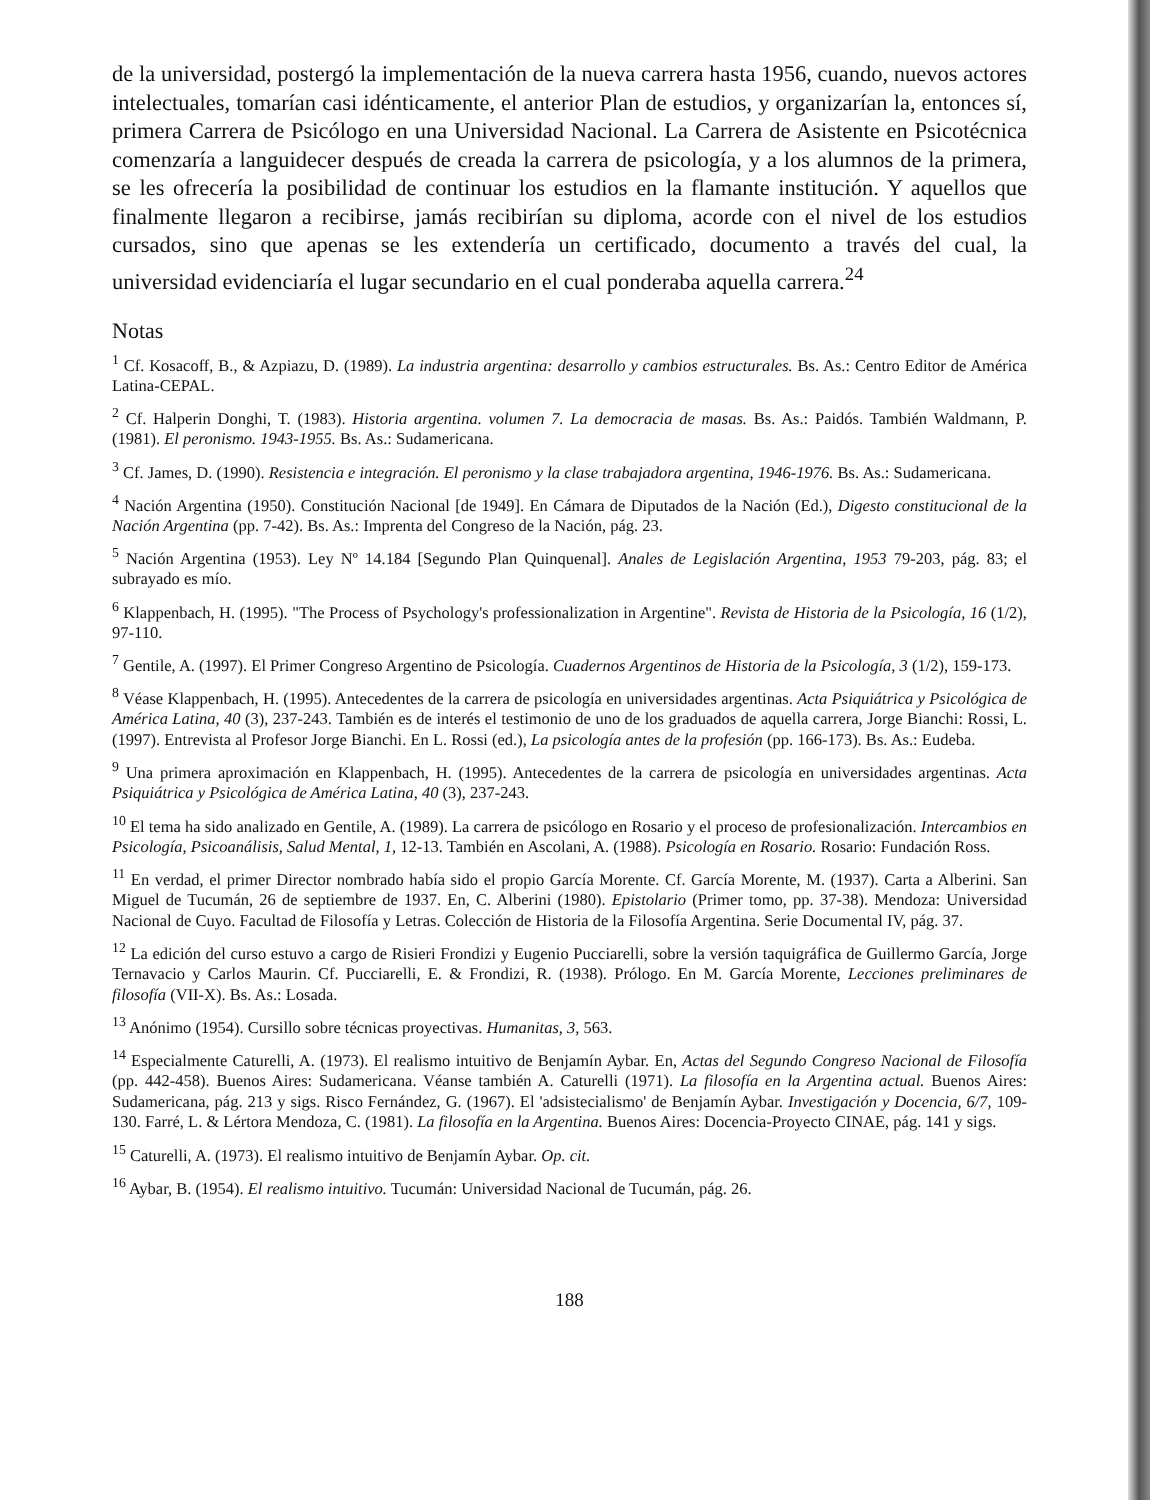de la universidad, postergó la implementación de la nueva carrera hasta 1956, cuando, nuevos actores intelectuales, tomarían casi idénticamente, el anterior Plan de estudios, y organizarían la, entonces sí, primera Carrera de Psicólogo en una Universidad Nacional. La Carrera de Asistente en Psicotécnica comenzaría a languidecer después de creada la carrera de psicología, y a los alumnos de la primera, se les ofrecería la posibilidad de continuar los estudios en la flamante institución. Y aquellos que finalmente llegaron a recibirse, jamás recibirían su diploma, acorde con el nivel de los estudios cursados, sino que apenas se les extendería un certificado, documento a través del cual, la universidad evidenciaría el lugar secundario en el cual ponderaba aquella carrera.<sup>24</sup>
Notas
<sup>1</sup> Cf. Kosacoff, B., & Azpiazu, D. (1989). La industria argentina: desarrollo y cambios estructurales. Bs. As.: Centro Editor de América Latina-CEPAL.
<sup>2</sup> Cf. Halperin Donghi, T. (1983). Historia argentina. volumen 7. La democracia de masas. Bs. As.: Paidós. También Waldmann, P. (1981). El peronismo. 1943-1955. Bs. As.: Sudamericana.
<sup>3</sup> Cf. James, D. (1990). Resistencia e integración. El peronismo y la clase trabajadora argentina, 1946-1976. Bs. As.: Sudamericana.
<sup>4</sup> Nación Argentina (1950). Constitución Nacional [de 1949]. En Cámara de Diputados de la Nación (Ed.), Digesto constitucional de la Nación Argentina (pp. 7-42). Bs. As.: Imprenta del Congreso de la Nación, pág. 23.
<sup>5</sup> Nación Argentina (1953). Ley Nº 14.184 [Segundo Plan Quinquenal]. Anales de Legislación Argentina, 1953 79-203, pág. 83; el subrayado es mío.
<sup>6</sup> Klappenbach, H. (1995). "The Process of Psychology's professionalization in Argentine". Revista de Historia de la Psicología, 16 (1/2), 97-110.
<sup>7</sup> Gentile, A. (1997). El Primer Congreso Argentino de Psicología. Cuadernos Argentinos de Historia de la Psicología, 3 (1/2), 159-173.
<sup>8</sup> Véase Klappenbach, H. (1995). Antecedentes de la carrera de psicología en universidades argentinas. Acta Psiquiátrica y Psicológica de América Latina, 40 (3), 237-243. También es de interés el testimonio de uno de los graduados de aquella carrera, Jorge Bianchi: Rossi, L. (1997). Entrevista al Profesor Jorge Bianchi. En L. Rossi (ed.), La psicología antes de la profesión (pp. 166-173). Bs. As.: Eudeba.
<sup>9</sup> Una primera aproximación en Klappenbach, H. (1995). Antecedentes de la carrera de psicología en universidades argentinas. Acta Psiquiátrica y Psicológica de América Latina, 40 (3), 237-243.
<sup>10</sup> El tema ha sido analizado en Gentile, A. (1989). La carrera de psicólogo en Rosario y el proceso de profesionalización. Intercambios en Psicología, Psicoanálisis, Salud Mental, 1, 12-13. También en Ascolani, A. (1988). Psicología en Rosario. Rosario: Fundación Ross.
<sup>11</sup> En verdad, el primer Director nombrado había sido el propio García Morente. Cf. García Morente, M. (1937). Carta a Alberini. San Miguel de Tucumán, 26 de septiembre de 1937. En, C. Alberini (1980). Epistolario (Primer tomo, pp. 37-38). Mendoza: Universidad Nacional de Cuyo. Facultad de Filosofía y Letras. Colección de Historia de la Filosofía Argentina. Serie Documental IV, pág. 37.
<sup>12</sup> La edición del curso estuvo a cargo de Risieri Frondizi y Eugenio Pucciarelli, sobre la versión taquigráfica de Guillermo García, Jorge Ternavacio y Carlos Maurin. Cf. Pucciarelli, E. & Frondizi, R. (1938). Prólogo. En M. García Morente, Lecciones preliminares de filosofía (VII-X). Bs. As.: Losada.
<sup>13</sup> Anónimo (1954). Cursillo sobre técnicas proyectivas. Humanitas, 3, 563.
<sup>14</sup> Especialmente Caturelli, A. (1973). El realismo intuitivo de Benjamín Aybar. En, Actas del Segundo Congreso Nacional de Filosofía (pp. 442-458). Buenos Aires: Sudamericana. Véanse también A. Caturelli (1971). La filosofía en la Argentina actual. Buenos Aires: Sudamericana, pág. 213 y sigs. Risco Fernández, G. (1967). El 'adsistecialismo' de Benjamín Aybar. Investigación y Docencia, 6/7, 109-130. Farré, L. & Lértora Mendoza, C. (1981). La filosofía en la Argentina. Buenos Aires: Docencia-Proyecto CINAE, pág. 141 y sigs.
<sup>15</sup> Caturelli, A. (1973). El realismo intuitivo de Benjamín Aybar. Op. cit.
<sup>16</sup> Aybar, B. (1954). El realismo intuitivo. Tucumán: Universidad Nacional de Tucumán, pág. 26.
188